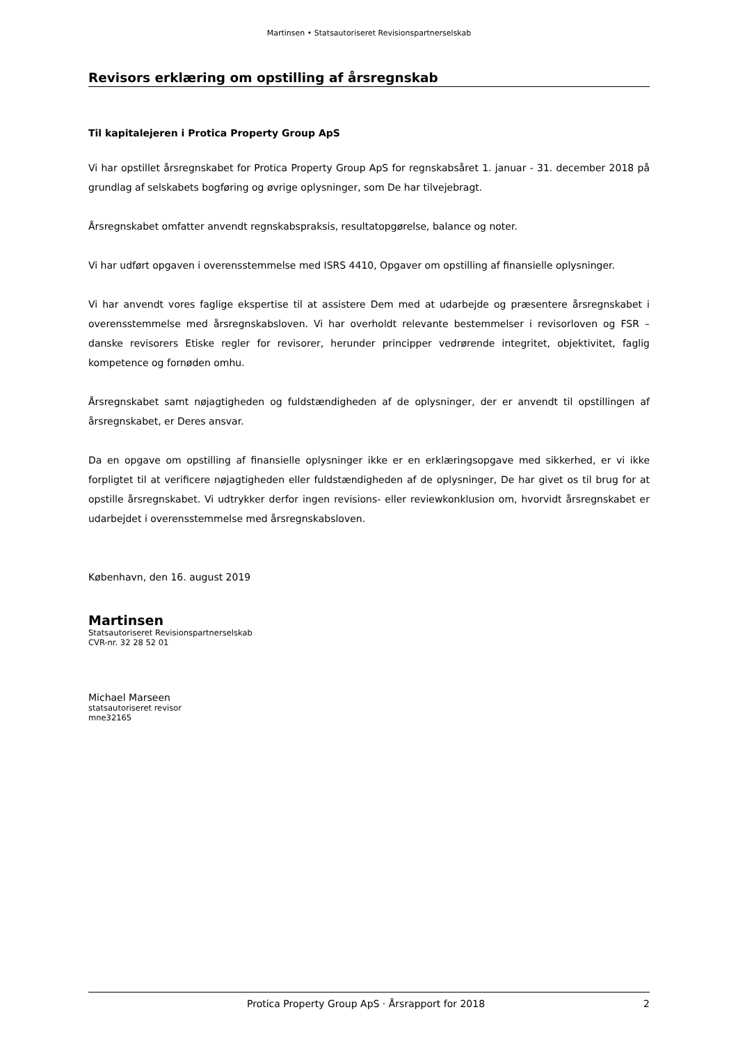Martinsen • Statsautoriseret Revisionspartnerselskab
Revisors erklæring om opstilling af årsregnskab
Til kapitalejeren i Protica Property Group ApS
Vi har opstillet årsregnskabet for Protica Property Group ApS for regnskabsåret 1. januar - 31. december 2018 på grundlag af selskabets bogføring og øvrige oplysninger, som De har tilvejebragt.
Årsregnskabet omfatter anvendt regnskabspraksis, resultatopgørelse, balance og noter.
Vi har udført opgaven i overensstemmelse med ISRS 4410, Opgaver om opstilling af finansielle oplysninger.
Vi har anvendt vores faglige ekspertise til at assistere Dem med at udarbejde og præsentere årsregnskabet i overensstemmelse med årsregnskabsloven. Vi har overholdt relevante bestemmelser i revisorloven og FSR – danske revisorers Etiske regler for revisorer, herunder principper vedrørende integritet, objektivitet, faglig kompetence og fornøden omhu.
Årsregnskabet samt nøjagtigheden og fuldstændigheden af de oplysninger, der er anvendt til opstillingen af årsregnskabet, er Deres ansvar.
Da en opgave om opstilling af finansielle oplysninger ikke er en erklæringsopgave med sikkerhed, er vi ikke forpligtet til at verificere nøjagtigheden eller fuldstændigheden af de oplysninger, De har givet os til brug for at opstille årsregnskabet. Vi udtrykker derfor ingen revisions- eller reviewkonklusion om, hvorvidt årsregnskabet er udarbejdet i overensstemmelse med årsregnskabsloven.
København, den 16. august 2019
Martinsen
Statsautoriseret Revisionspartnerselskab
CVR-nr. 32 28 52 01
Michael Marseen
statsautoriseret revisor
mne32165
Protica Property Group ApS · Årsrapport for 2018 2